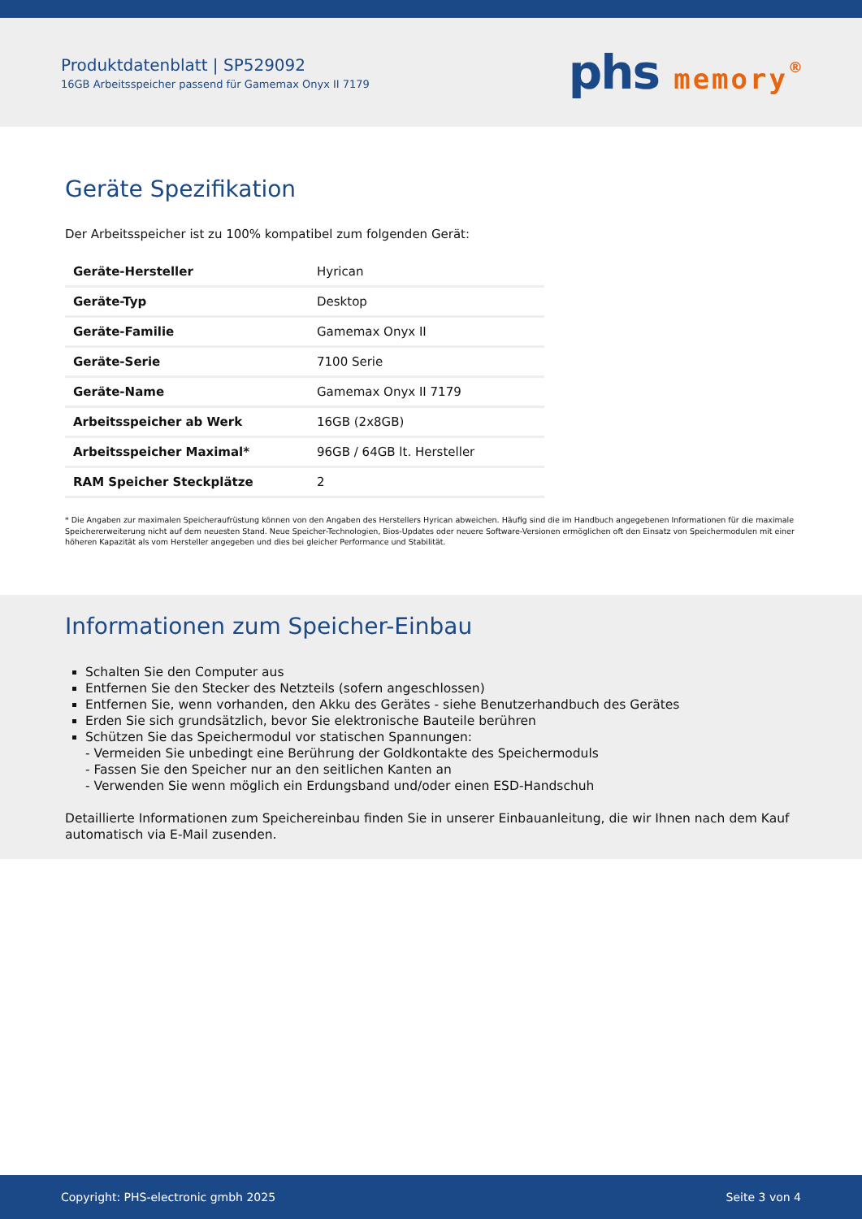Produktdatenblatt | SP529092
16GB Arbeitsspeicher passend für Gamemax Onyx II 7179
phs memory<sup>®</sup>
Geräte Spezifikation
Der Arbeitsspeicher ist zu 100% kompatibel zum folgenden Gerät:
| Geräte-Hersteller | Hyrican |
| Geräte-Typ | Desktop |
| Geräte-Familie | Gamemax Onyx II |
| Geräte-Serie | 7100 Serie |
| Geräte-Name | Gamemax Onyx II 7179 |
| Arbeitsspeicher ab Werk | 16GB (2x8GB) |
| Arbeitsspeicher Maximal* | 96GB / 64GB lt. Hersteller |
| RAM Speicher Steckplätze | 2 |
* Die Angaben zur maximalen Speicheraufrüstung können von den Angaben des Herstellers Hyrican abweichen. Häufig sind die im Handbuch angegebenen Informationen für die maximale Speichererweiterung nicht auf dem neuesten Stand. Neue Speicher-Technologien, Bios-Updates oder neuere Software-Versionen ermöglichen oft den Einsatz von Speichermodulen mit einer höheren Kapazität als vom Hersteller angegeben und dies bei gleicher Performance und Stabilität.
Informationen zum Speicher-Einbau
Schalten Sie den Computer aus
Entfernen Sie den Stecker des Netzteils (sofern angeschlossen)
Entfernen Sie, wenn vorhanden, den Akku des Gerätes - siehe Benutzerhandbuch des Gerätes
Erden Sie sich grundsätzlich, bevor Sie elektronische Bauteile berühren
Schützen Sie das Speichermodul vor statischen Spannungen:
- Vermeiden Sie unbedingt eine Berührung der Goldkontakte des Speichermoduls
- Fassen Sie den Speicher nur an den seitlichen Kanten an
- Verwenden Sie wenn möglich ein Erdungsband und/oder einen ESD-Handschuh
Detaillierte Informationen zum Speichereinbau finden Sie in unserer Einbauanleitung, die wir Ihnen nach dem Kauf automatisch via E-Mail zusenden.
Copyright: PHS-electronic gmbh 2025 Seite 3 von 4